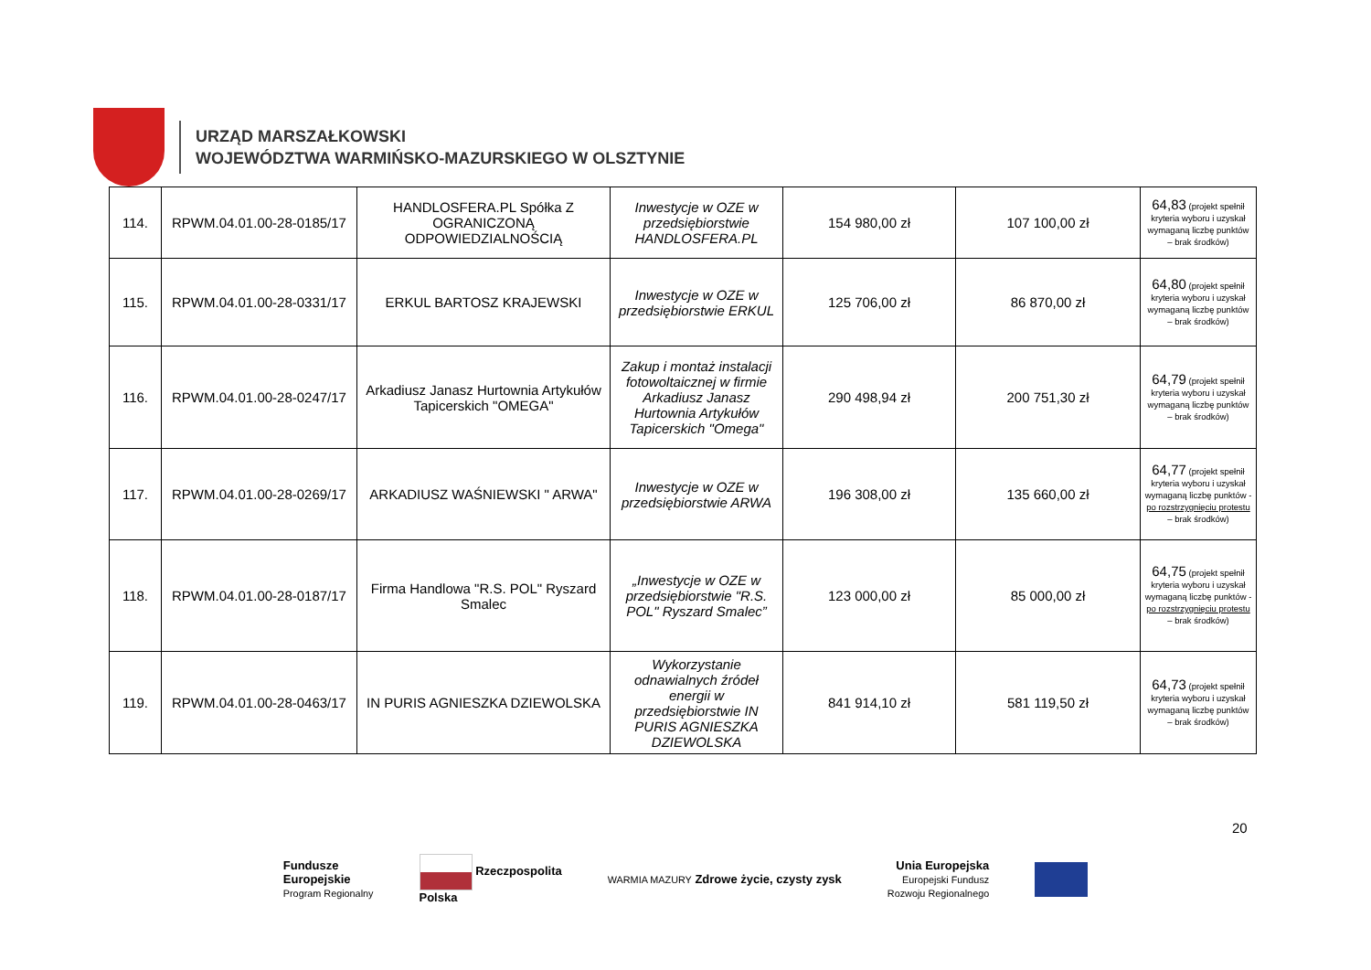URZĄD MARSZAŁKOWSKI
WOJEWÓDZTWA WARMIŃSKO-MAZURSKIEGO W OLSZTYNIE
| 114. | RPWM.04.01.00-28-0185/17 | HANDLOSFERA.PL Spółka Z OGRANICZONĄ ODPOWIEDZIALNOŚCIĄ | Inwestycje w OZE w przedsiębiorstwie HANDLOSFERA.PL | 154 980,00 zł | 107 100,00 zł | 64,83 (projekt spełnił kryteria wyboru i uzyskał wymaganą liczbę punktów – brak środków) |
| 115. | RPWM.04.01.00-28-0331/17 | ERKUL BARTOSZ KRAJEWSKI | Inwestycje w OZE w przedsiębiorstwie ERKUL | 125 706,00 zł | 86 870,00 zł | 64,80 (projekt spełnił kryteria wyboru i uzyskał wymaganą liczbę punktów – brak środków) |
| 116. | RPWM.04.01.00-28-0247/17 | Arkadiusz Janasz Hurtownia Artykułów Tapicerskich "OMEGA" | Zakup i montaż instalacji fotowoltaicznej w firmie Arkadiusz Janasz Hurtownia Artykułów Tapicerskich "Omega" | 290 498,94 zł | 200 751,30 zł | 64,79 (projekt spełnił kryteria wyboru i uzyskał wymaganą liczbę punktów – brak środków) |
| 117. | RPWM.04.01.00-28-0269/17 | ARKADIUSZ WAŚNIEWSKI " ARWA" | Inwestycje w OZE w przedsiębiorstwie ARWA | 196 308,00 zł | 135 660,00 zł | 64,77 (projekt spełnił kryteria wyboru i uzyskał wymaganą liczbę punktów - po rozstrzygnięciu protestu – brak środków) |
| 118. | RPWM.04.01.00-28-0187/17 | Firma Handlowa "R.S. POL" Ryszard Smalec | „Inwestycje w OZE w przedsiębiorstwie "R.S. POL" Ryszard Smalec” | 123 000,00 zł | 85 000,00 zł | 64,75 (projekt spełnił kryteria wyboru i uzyskał wymaganą liczbę punktów - po rozstrzygnięciu protestu – brak środków) |
| 119. | RPWM.04.01.00-28-0463/17 | IN PURIS AGNIESZKA DZIEWOLSKA | Wykorzystanie odnawialnych źródeł energii w przedsiębiorstwie IN PURIS AGNIESZKA DZIEWOLSKA | 841 914,10 zł | 581 119,50 zł | 64,73 (projekt spełnił kryteria wyboru i uzyskał wymaganą liczbę punktów – brak środków) |
20
Fundusze
Europejskie
Program Regionalny
Rzeczpospolita
Polska
WARMIA MAZURY Zdrowe życie, czysty zysk
Unia Europejska
Europejski Fundusz
Rozwoju Regionalnego